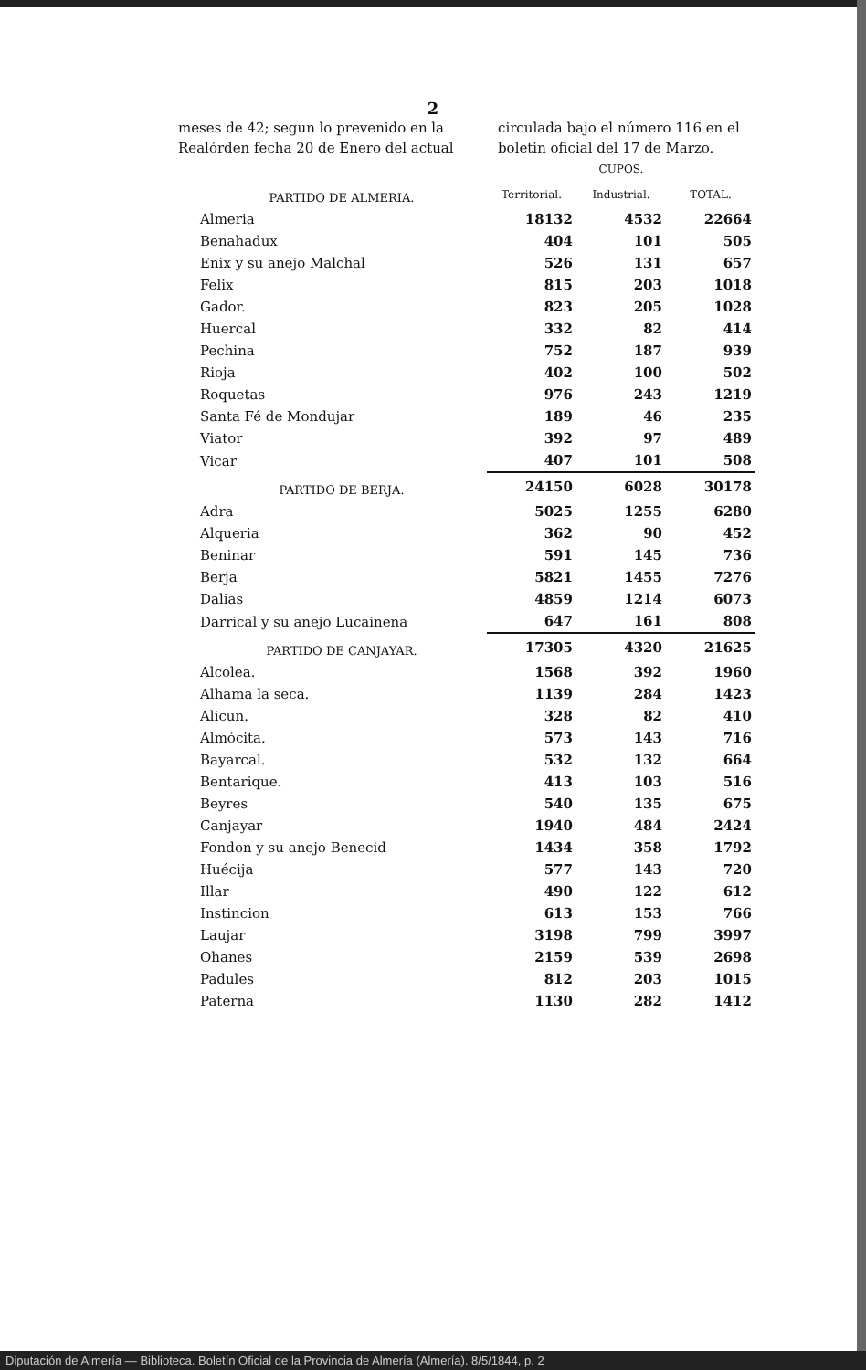2
meses de 42; segun lo prevenido en la Realórden fecha 20 de Enero del actual
circulada bajo el número 116 en el boletin oficial del 17 de Marzo.
| | CUPOS. | | |
| --- | --- | --- | --- |
| PARTIDO DE ALMERIA. | Territorial. | Industrial. | TOTAL. |
| Almeria | 18132 | 4532 | 22664 |
| Benahadux | 404 | 101 | 505 |
| Enix y su anejo Malchal | 526 | 131 | 657 |
| Felix | 815 | 203 | 1018 |
| Gador. | 823 | 205 | 1028 |
| Huercal | 332 | 82 | 414 |
| Pechina | 752 | 187 | 939 |
| Rioja | 402 | 100 | 502 |
| Roquetas | 976 | 243 | 1219 |
| Santa Fé de Mondujar | 189 | 46 | 235 |
| Viator | 392 | 97 | 489 |
| Vicar | 407 | 101 | 508 |
| PARTIDO DE BERJA. | 24150 | 6028 | 30178 |
| Adra | 5025 | 1255 | 6280 |
| Alqueria | 362 | 90 | 452 |
| Beninar | 591 | 145 | 736 |
| Berja | 5821 | 1455 | 7276 |
| Dalias | 4859 | 1214 | 6073 |
| Darrical y su anejo Lucainena | 647 | 161 | 808 |
| PARTIDO DE CANJAYAR. | 17305 | 4320 | 21625 |
| Alcolea. | 1568 | 392 | 1960 |
| Alhama la seca. | 1139 | 284 | 1423 |
| Alicun. | 328 | 82 | 410 |
| Almócita. | 573 | 143 | 716 |
| Bayarcal. | 532 | 132 | 664 |
| Bentarique. | 413 | 103 | 516 |
| Beyres | 540 | 135 | 675 |
| Canjayar | 1940 | 484 | 2424 |
| Fondon y su anejo Benecid | 1434 | 358 | 1792 |
| Huécija | 577 | 143 | 720 |
| Illar | 490 | 122 | 612 |
| Instincion | 613 | 153 | 766 |
| Laujar | 3198 | 799 | 3997 |
| Ohanes | 2159 | 539 | 2698 |
| Padules | 812 | 203 | 1015 |
| Paterna | 1130 | 282 | 1412 |
Diputación de Almería — Biblioteca. Boletín Oficial de la Provincia de Almería (Almería). 8/5/1844, p. 2